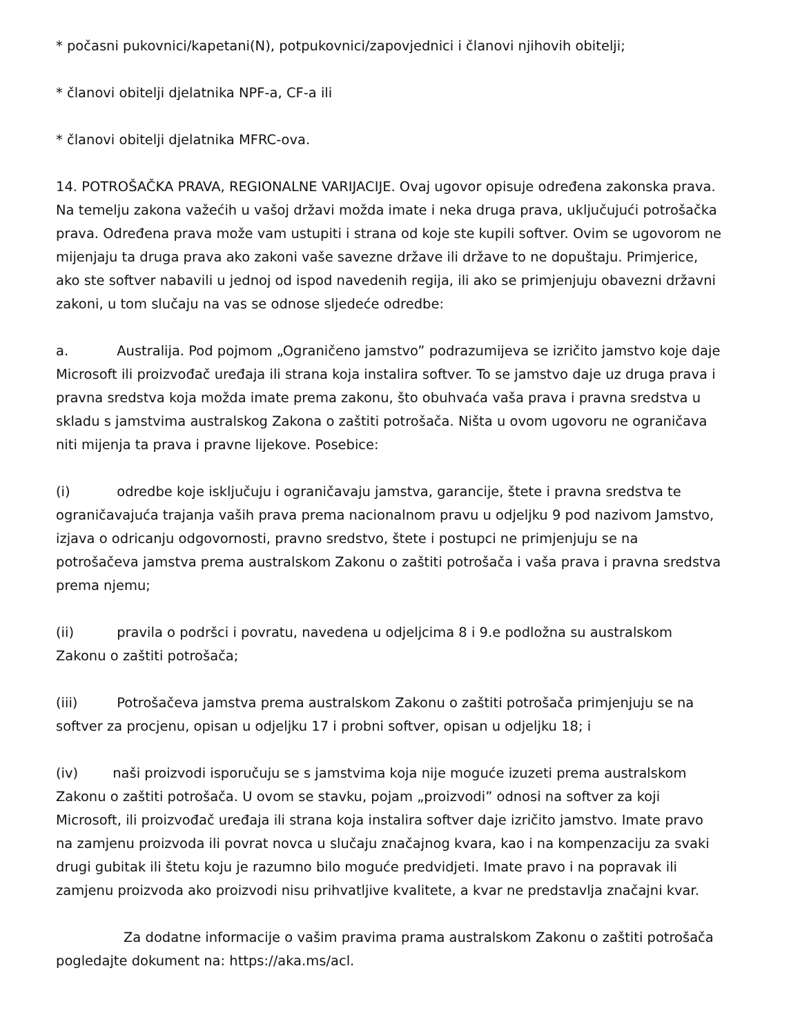* počasni pukovnici/kapetani(N), potpukovnici/zapovjednici i članovi njihovih obitelji;
* članovi obitelji djelatnika NPF-a, CF-a ili
* članovi obitelji djelatnika MFRC-ova.
14. POTROŠAČKA PRAVA, REGIONALNE VARIJACIJE. Ovaj ugovor opisuje određena zakonska prava. Na temelju zakona važećih u vašoj državi možda imate i neka druga prava, uključujući potrošačka prava. Određena prava može vam ustupiti i strana od koje ste kupili softver. Ovim se ugovorom ne mijenjaju ta druga prava ako zakoni vaše savezne države ili države to ne dopuštaju. Primjerice, ako ste softver nabavili u jednoj od ispod navedenih regija, ili ako se primjenjuju obavezni državni zakoni, u tom slučaju na vas se odnose sljedeće odredbe:
a. Australija. Pod pojmom „Ograničeno jamstvo” podrazumijeva se izričito jamstvo koje daje Microsoft ili proizvođač uređaja ili strana koja instalira softver. To se jamstvo daje uz druga prava i pravna sredstva koja možda imate prema zakonu, što obuhvaća vaša prava i pravna sredstva u skladu s jamstvima australskog Zakona o zaštiti potrošača. Ništa u ovom ugovoru ne ograničava niti mijenja ta prava i pravne lijekove. Posebice:
(i) odredbe koje isključuju i ograničavaju jamstva, garancije, štete i pravna sredstva te ograničavajuća trajanja vaših prava prema nacionalnom pravu u odjeljku 9 pod nazivom Jamstvo, izjava o odricanju odgovornosti, pravno sredstvo, štete i postupci ne primjenjuju se na potrošačeva jamstva prema australskom Zakonu o zaštiti potrošača i vaša prava i pravna sredstva prema njemu;
(ii) pravila o podršci i povratu, navedena u odjeljcima 8 i 9.e podložna su australskom Zakonu o zaštiti potrošača;
(iii) Potrošačeva jamstva prema australskom Zakonu o zaštiti potrošača primjenjuju se na softver za procjenu, opisan u odjeljku 17 i probni softver, opisan u odjeljku 18; i
(iv) naši proizvodi isporučuju se s jamstvima koja nije moguće izuzeti prema australskom Zakonu o zaštiti potrošača. U ovom se stavku, pojam „proizvodi” odnosi na softver za koji Microsoft, ili proizvođač uređaja ili strana koja instalira softver daje izričito jamstvo. Imate pravo na zamjenu proizvoda ili povrat novca u slučaju značajnog kvara, kao i na kompenzaciju za svaki drugi gubitak ili štetu koju je razumno bilo moguće predvidjeti. Imate pravo i na popravak ili zamjenu proizvoda ako proizvodi nisu prihvatljive kvalitete, a kvar ne predstavlja značajni kvar.
Za dodatne informacije o vašim pravima prama australskom Zakonu o zaštiti potrošača pogledajte dokument na: https://aka.ms/acl.